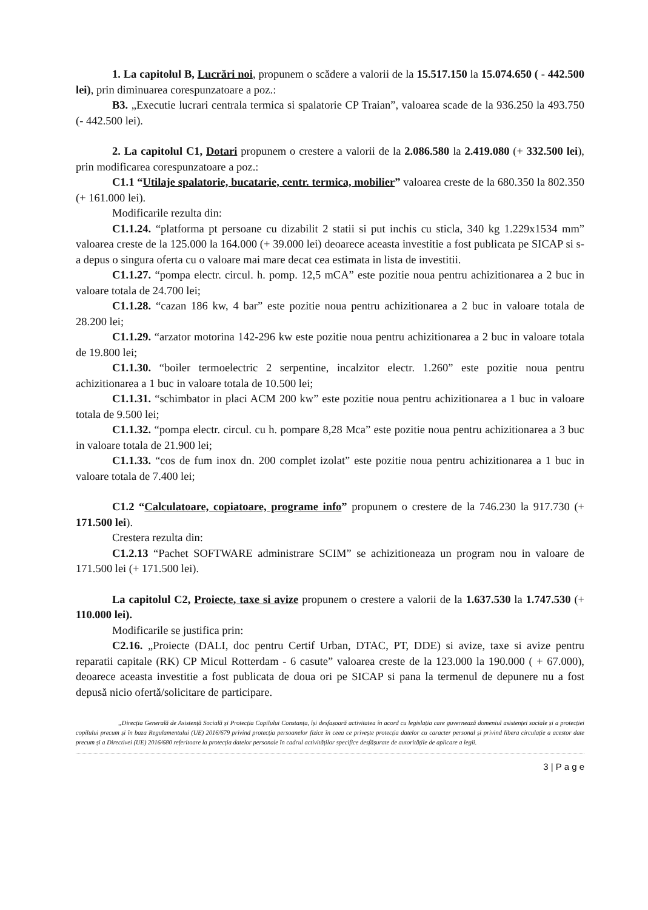1. La capitolul B, Lucrări noi, propunem o scădere a valorii de la 15.517.150 la 15.074.650 ( - 442.500 lei), prin diminuarea corespunzatoare a poz.:
B3. „Executie lucrari centrala termica si spalatorie CP Traian”, valoarea scade de la 936.250 la 493.750 (- 442.500 lei).
2. La capitolul C1, Dotari propunem o crestere a valorii de la 2.086.580 la 2.419.080 (+ 332.500 lei), prin modificarea corespunzatoare a poz.:
C1.1 “Utilaje spalatorie, bucatarie, centr. termica, mobilier” valoarea creste de la 680.350 la 802.350 (+ 161.000 lei).
Modificarile rezulta din:
C1.1.24. “platforma pt persoane cu dizabilit 2 statii si put inchis cu sticla, 340 kg 1.229x1534 mm” valoarea creste de la 125.000 la 164.000 (+ 39.000 lei) deoarece aceasta investitie a fost publicata pe SICAP si s-a depus o singura oferta cu o valoare mai mare decat cea estimata in lista de investitii.
C1.1.27. “pompa electr. circul. h. pomp. 12,5 mCA” este pozitie noua pentru achizitionarea a 2 buc in valoare totala de 24.700 lei;
C1.1.28. “cazan 186 kw, 4 bar” este pozitie noua pentru achizitionarea a 2 buc in valoare totala de 28.200 lei;
C1.1.29. “arzator motorina 142-296 kw este pozitie noua pentru achizitionarea a 2 buc in valoare totala de 19.800 lei;
C1.1.30. “boiler termoelectric 2 serpentine, incalzitor electr. 1.260” este pozitie noua pentru achizitionarea a 1 buc in valoare totala de 10.500 lei;
C1.1.31. “schimbator in placi ACM 200 kw” este pozitie noua pentru achizitionarea a 1 buc in valoare totala de 9.500 lei;
C1.1.32. “pompa electr. circul. cu h. pompare 8,28 Mca” este pozitie noua pentru achizitionarea a 3 buc in valoare totala de 21.900 lei;
C1.1.33. “cos de fum inox dn. 200 complet izolat” este pozitie noua pentru achizitionarea a 1 buc in valoare totala de 7.400 lei;
C1.2 “Calculatoare, copiatoare, programe info” propunem o crestere de la 746.230 la 917.730 (+ 171.500 lei).
Crestera rezulta din:
C1.2.13 “Pachet SOFTWARE administrare SCIM” se achizitioneaza un program nou in valoare de 171.500 lei (+ 171.500 lei).
La capitolul C2, Proiecte, taxe si avize propunem o crestere a valorii de la 1.637.530 la 1.747.530 (+ 110.000 lei).
Modificarile se justifica prin:
C2.16. „Proiecte (DALI, doc pentru Certif Urban, DTAC, PT, DDE) si avize, taxe si avize pentru reparatii capitale (RK) CP Micul Rotterdam - 6 casute” valoarea creste de la 123.000 la 190.000 ( + 67.000), deoarece aceasta investitie a fost publicata de doua ori pe SICAP si pana la termenul de depunere nu a fost depusă nicio ofertă/solicitare de participare.
„Direcția Generală de Asistență Socială și Protecția Copilului Constanța, își desfașoară activitatea în acord cu legislația care guvernează domeniul asistenței sociale și a protecției copilului precum și în baza Regulamentului (UE) 2016/679 privind protecția persoanelor fizice în ceea ce privește protecția datelor cu caracter personal și privind libera circulație a acestor date precum și a Directivei (UE) 2016/680 referitoare la protecția datelor personale în cadrul activităților specifice desfășurate de autoritățile de aplicare a legii.
3 | P a g e